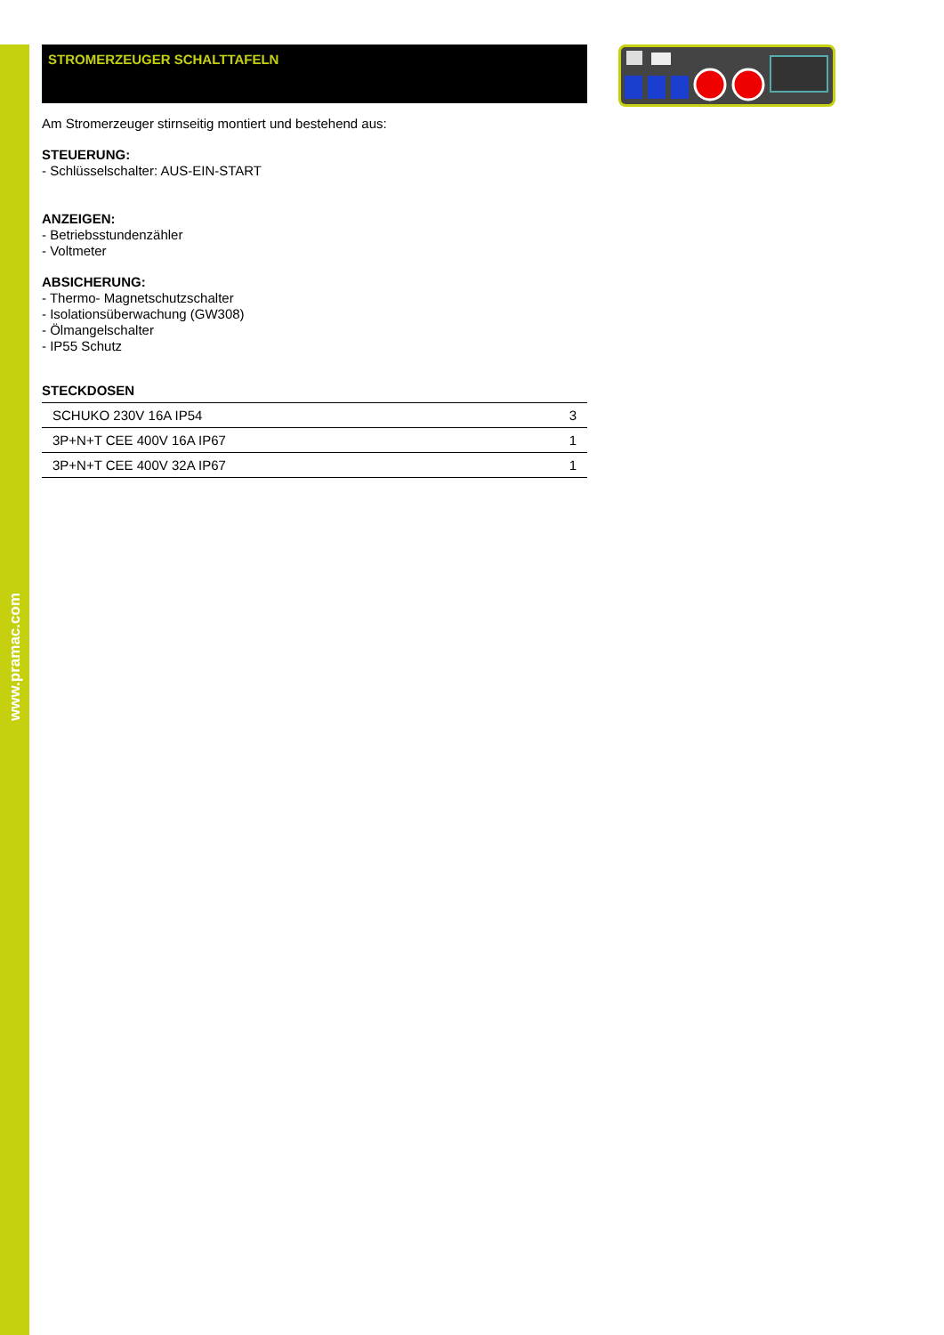www.pramac.com
STROMERZEUGER SCHALTTAFELN
Am Stromerzeuger stirnseitig montiert und bestehend aus:
STEUERUNG:
- Schlüsselschalter: AUS-EIN-START
ANZEIGEN:
- Betriebsstundenzähler
- Voltmeter
ABSICHERUNG:
- Thermo- Magnetschutzschalter
- Isolationsüberwachung (GW308)
- Ölmangelschalter
- IP55 Schutz
STECKDOSEN
| SCHUKO 230V 16A IP54 | 3 |
| 3P+N+T CEE 400V 16A IP67 | 1 |
| 3P+N+T CEE 400V 32A IP67 | 1 |